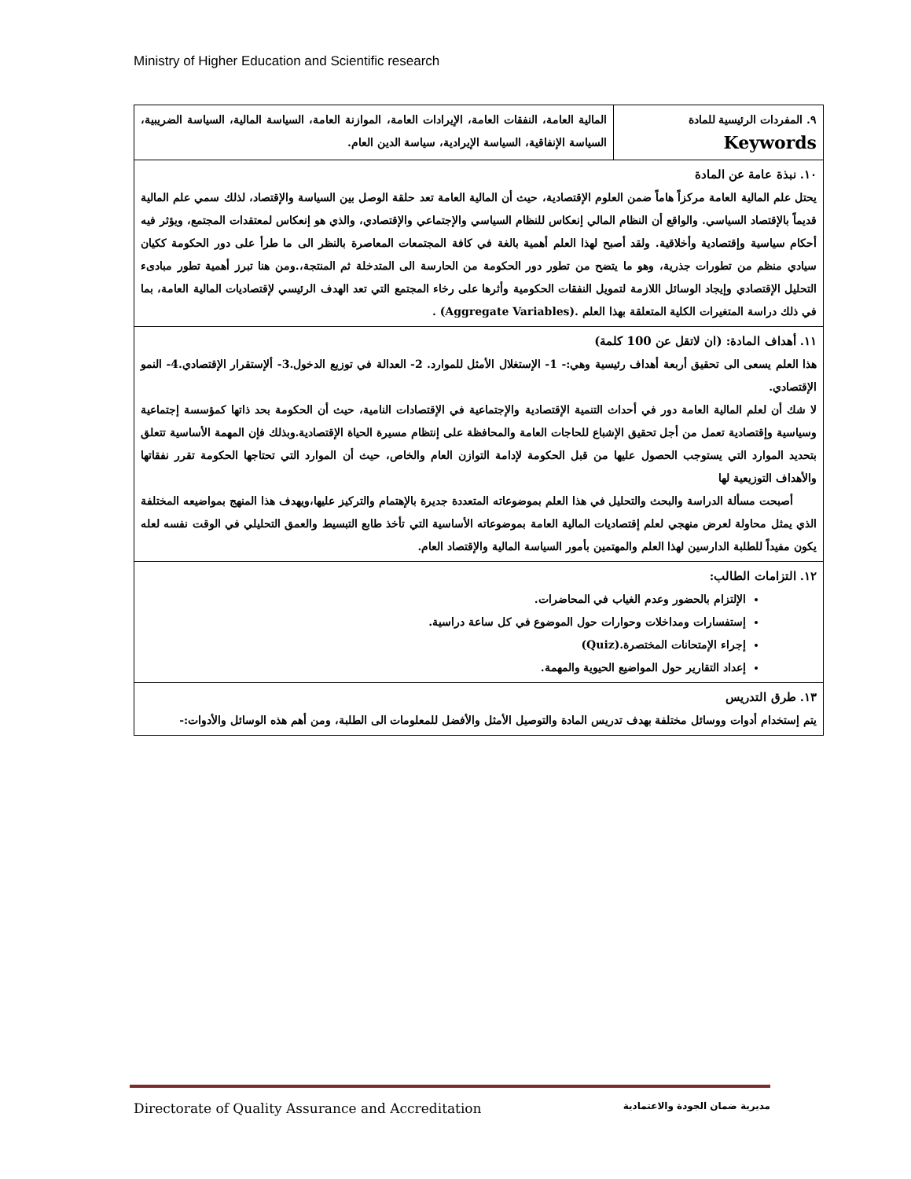Ministry of Higher Education and Scientific research
| ٩. المفردات الرئيسية للمادة Keywords | المالية العامة، النفقات العامة، الإيرادات العامة، الموازنة العامة، السياسة المالية، السياسة الضريبية، السياسة الإنفاقية، السياسة الإيرادية، سياسة الدين العام. |
| ١٠. نبذة عامة عن المادة يحتل علم المالية العامة مركزاً هاماً ضمن العلوم الإقتصادية، حيث أن المالية العامة تعد حلقة الوصل بين السياسة والإقتصاد، لذلك سمي علم المالية قديماً بالإقتصاد السياسي. والواقع أن النظام المالي إنعكاس للنظام السياسي والإجتماعي والإقتصادي، والذي هو إنعكاس لمعتقدات المجتمع، ويؤثر فيه أحكام سياسية وإقتصادية وأخلاقية. ولقد أصبح لهذا العلم أهمية بالغة في كافة المجتمعات المعاصرة بالنظر الى ما طرأ على دور الحكومة ككيان سيادي منظم من تطورات جذرية، وهو ما يتضح من تطور دور الحكومة من الحارسة الى المتدخلة ثم المنتجة،.ومن هنا تبرز أهمية تطور مبادىء التحليل الإقتصادي وإيجاد الوسائل اللازمة لتمويل النفقات الحكومية وأثرها على رخاء المجتمع التي تعد الهدف الرئيسي لإقتصاديات المالية العامة، بما في ذلك دراسة المتغيرات الكلية المتعلقة بهذا العلم .(Aggregate Variables) . | |
| ١١. أهداف المادة: (ان لاتقل عن 100 كلمة) هذا العلم يسعى الى تحقيق أربعة أهداف رئيسية وهي:- 1- الإستغلال الأمثل للموارد. 2- العدالة في توزيع الدخول.3- ألإستقرار الإقتصادي.4- النمو الإقتصادي. لا شك أن لعلم المالية العامة دور في أحداث التنمية الإقتصادية والإجتماعية في الإقتصادات النامية، حيث أن الحكومة بحد ذاتها كمؤسسة إجتماعية وسياسية وإقتصادية تعمل من أجل تحقيق الإشباع للحاجات العامة والمحافظة على إنتظام مسيرة الحياة الإقتصادية.وبذلك فإن المهمة الأساسية تتعلق بتحديد الموارد التي يستوجب الحصول عليها من قبل الحكومة لإدامة التوازن العام والخاص، حيث أن الموارد التي تحتاجها الحكومة تقرر نفقاتها والأهداف التوزيعية لها أصبحت مسألة الدراسة والبحث والتحليل في هذا العلم بموضوعاته المتعددة جديرة بالإهتمام والتركيز عليها،ويهدف هذا المنهج بمواضيعه المختلفة الذي يمثل محاولة لعرض منهجي لعلم إقتصاديات المالية العامة بموضوعاته الأساسية التي تأخذ طابع التبسيط والعمق التحليلي في الوقت نفسه لعله يكون مفيداً للطلبة الدارسين لهذا العلم والمهتمين بأمور السياسة المالية والإقتصاد العام. | |
| ١٢. التزامات الطالب: الإلتزام بالحضور وعدم الغياب في المحاضرات. إستفسارات ومداخلات وحوارات حول الموضوع في كل ساعة دراسية. إجراء الإمتحانات المختصرة.(Quiz) إعداد التقارير حول المواضيع الحيوية والمهمة. | |
| ١٣. طرق التدريس يتم إستخدام أدوات ووسائل مختلفة بهدف تدريس المادة والتوصيل الأمثل والأفضل للمعلومات الى الطلبة، ومن أهم هذه الوسائل والأدوات:- | |
Directorate of Quality Assurance and Accreditation مديرية ضمان الجودة والاعتمادية